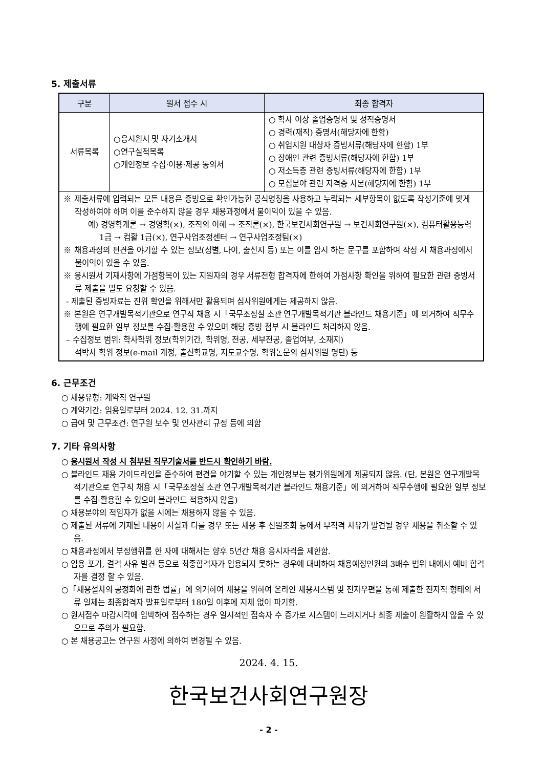5. 제출서류
| 구분 | 원서 접수 시 | 최종 합격자 |
| --- | --- | --- |
| 서류목록 | ○응시원서 및 자기소개서 ○연구실적목록 ○개인정보 수집·이용·제공 동의서 | ○ 학사 이상 졸업증명서 및 성적증명서 ○ 경력(재직) 증명서(해당자에 한함) ○ 취업지원 대상자 증빙서류(해당자에 한함) 1부 ○ 장애인 관련 증빙서류(해당자에 한함) 1부 ○ 저소득층 관련 증빙서류(해당자에 한함) 1부 ○ 모집분야 관련 자격증 사본(해당자에 한함) 1부 |
| ※ 제출서류에 입력되는 모든 내용은 증빙으로 확인가능한 공식명칭을 사용하고 누락되는 세부항목이 없도록 작성기준에 맞게 작성하여야 하며 이를 준수하지 않을 경우 채용과정에서 불이익이 있을 수 있음. 예) 경영학개론 → 경영학(×), 조직의 이해 → 조직론(×), 한국보건사회연구원 → 보건사회연구원(×), 컴퓨터활용능력 1급 → 컴활 1급(×), 연구사업조정센터 → 연구사업조정팀(×) ※ 채용과정의 편견을 야기할 수 있는 정보(성별, 나이, 출신지 등) 또는 이를 암시 하는 문구를 포함하여 작성 시 채용과정에서 불이익이 있을 수 있음. ※ 응시원서 기재사항에 가점항목이 있는 지원자의 경우 서류전형 합격자에 한하여 가점사항 확인을 위하여 필요한 관련 증빙서류 제출을 별도 요청할 수 있음. - 제출된 증빙자료는 진위 확인을 위해서만 활용되며 심사위원에게는 제공하지 않음. ※ 본원은 연구개발목적기관으로 연구직 채용 시「국무조정실 소관 연구개발목적기관 블라인드 채용기준」에 의거하여 직무수행에 필요한 일부 정보를 수집·활용할 수 있으며 해당 증빙 첨부 시 블라인드 처리하지 않음. – 수집정보 범위: 학사학위 정보(학위기간, 학위명, 전공, 세부전공, 졸업여부, 소재지) 석박사 학위 정보(e-mail 계정, 출신학교명, 지도교수명, 학위논문의 심사위원 명단) 등 | | |
6. 근무조건
○ 채용유형: 계약직 연구원
○ 계약기간: 임용일로부터 2024. 12. 31.까지
○ 급여 및 근무조건: 연구원 보수 및 인사관리 규정 등에 의함
7. 기타 유의사항
○ 응시원서 작성 시 첨부된 직무기술서를 반드시 확인하기 바람.
○ 블라인드 채용 가이드라인을 준수하여 편견을 야기할 수 있는 개인정보는 평가위원에게 제공되지 않음. (단, 본원은 연구개발목적기관으로 연구직 채용 시「국무조정실 소관 연구개발목적기관 블라인드 채용기준」에 의거하여 직무수행에 필요한 일부 정보를 수집·활용할 수 있으며 블라인드 적용하지 않음)
○ 채용분야의 적임자가 없을 시에는 채용하지 않을 수 있음.
○ 제출된 서류에 기재된 내용이 사실과 다를 경우 또는 채용 후 신원조회 등에서 부적격 사유가 발견될 경우 채용을 취소할 수 있음.
○ 채용과정에서 부정행위를 한 자에 대해서는 향후 5년간 채용 응시자격을 제한함.
○ 임용 포기, 결격 사유 발견 등으로 최종합격자가 임용되지 못하는 경우에 대비하여 채용예정인원의 3배수 범위 내에서 예비 합격자를 결정 할 수 있음.
○「채용절차의 공정화에 관한 법률」에 의거하여 채용을 위하여 온라인 채용시스템 및 전자우편을 통해 제출한 전자적 형태의 서류 일체는 최종합격자 발표일로부터 180일 이후에 지체 없이 파기함.
○ 원서접수 마감시각에 임박하여 접수하는 경우 일시적인 접속자 수 증가로 시스템이 느려지거나 최종 제출이 원활하지 않을 수 있으므로 주의가 필요함.
○ 본 채용공고는 연구원 사정에 의하여 변경될 수 있음.
2024. 4. 15.
한국보건사회연구원장
- 2 -